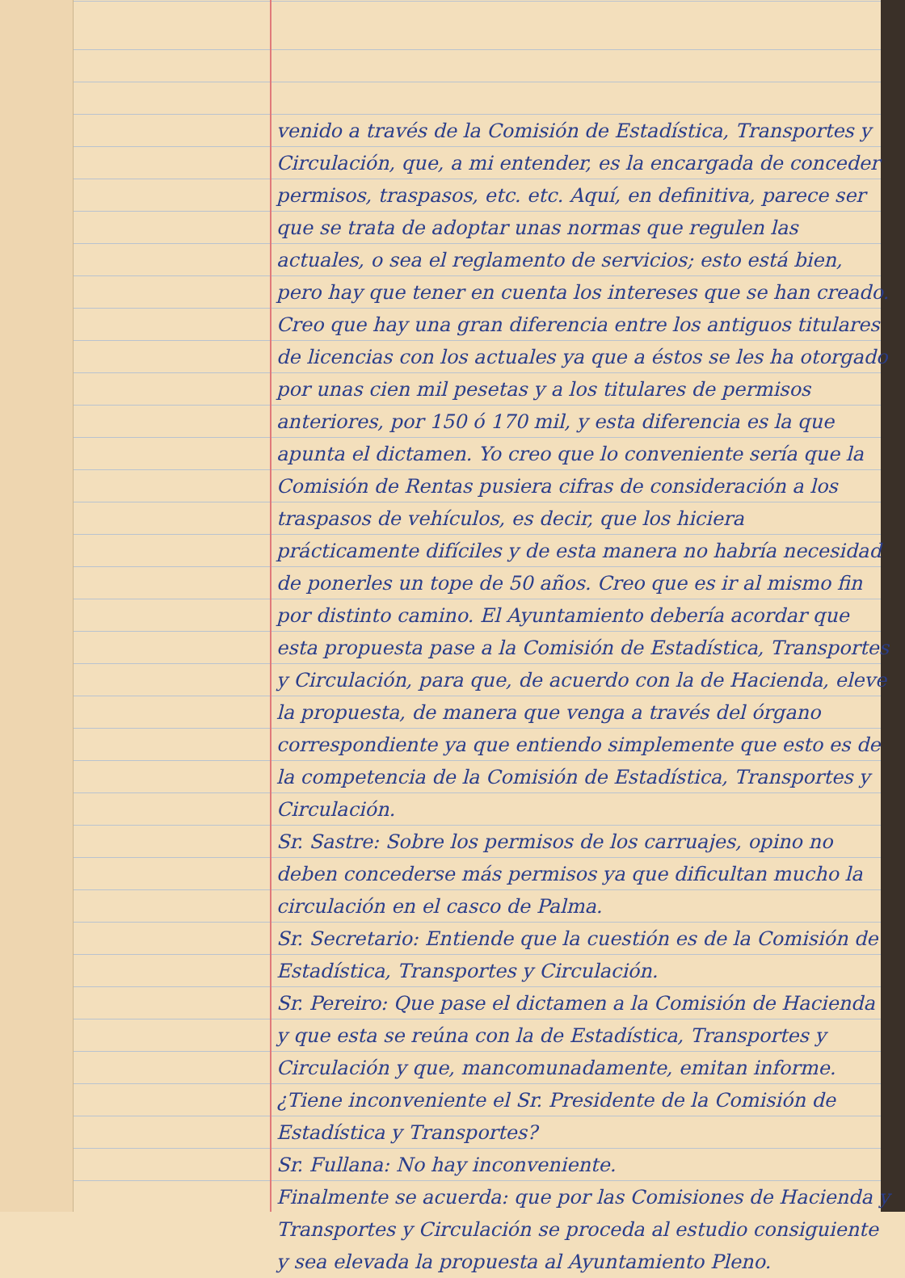venido a través de la Comisión de Estadística, Transportes y Circulación, que, a mi entender, es la encargada de conceder permisos, traspasos, etc. etc. Aquí, en definitiva, parece ser que se trata de adoptar unas normas que regulen las actuales, o sea el reglamento de servicios; esto está bien, pero hay que tener en cuenta los intereses que se han creado. Creo que hay una gran diferencia entre los antiguos titulares de licencias con los actuales ya que a éstos se les ha otorgado por unas cien mil pesetas y a los titulares de permisos anteriores, por 150 ó 170 mil, y esta diferencia es la que apunta el dictamen. Yo creo que lo conveniente sería que la Comisión de Rentas pusiera cifras de consideración a los traspasos de vehículos, es decir, que los hiciera prácticamente difíciles y de esta manera no habría necesidad de ponerles un tope de 50 años. Creo que es ir al mismo fin por distinto camino. El Ayuntamiento debería acordar que esta propuesta pase a la Comisión de Estadística, Transportes y Circulación, para que, de acuerdo con la de Hacienda, eleve la propuesta, de manera que venga a través del órgano correspondiente ya que entiendo simplemente que esto es de la competencia de la Comisión de Estadística, Transportes y Circulación.
Sr. Sastre: Sobre los permisos de los carruajes, opino no deben concederse más permisos ya que dificultan mucho la circulación en el casco de Palma.
Sr. Secretario: Entiende que la cuestión es de la Comisión de Estadística, Transportes y Circulación.
Sr. Pereiro: Que pase el dictamen a la Comisión de Hacienda y que esta se reúna con la de Estadística, Transportes y Circulación y que, mancomunadamente, emitan informe. ¿Tiene inconveniente el Sr. Presidente de la Comisión de Estadística y Transportes?
Sr. Fullana: No hay inconveniente.
Finalmente se acuerda: que por las Comisiones de Hacienda y Transportes y Circulación se proceda al estudio consiguiente y sea elevada la propuesta al Ayuntamiento Pleno.